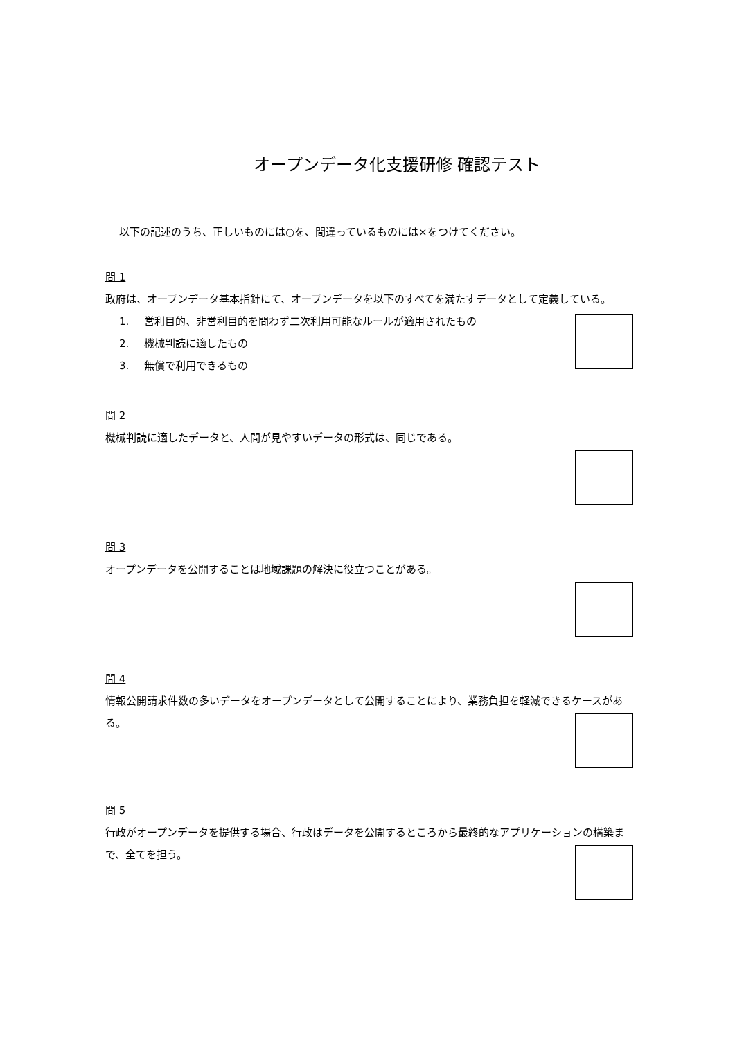オープンデータ化支援研修 確認テスト
以下の記述のうち、正しいものには○を、間違っているものには×をつけてください。
問 1
政府は、オープンデータ基本指針にて、オープンデータを以下のすべてを満たすデータとして定義している。
1. 営利目的、非営利目的を問わず二次利用可能なルールが適用されたもの
2. 機械判読に適したもの
3. 無償で利用できるもの
問 2
機械判読に適したデータと、人間が見やすいデータの形式は、同じである。
問 3
オープンデータを公開することは地域課題の解決に役立つことがある。
問 4
情報公開請求件数の多いデータをオープンデータとして公開することにより、業務負担を軽減できるケースがある。
問 5
行政がオープンデータを提供する場合、行政はデータを公開するところから最終的なアプリケーションの構築まで、全てを担う。